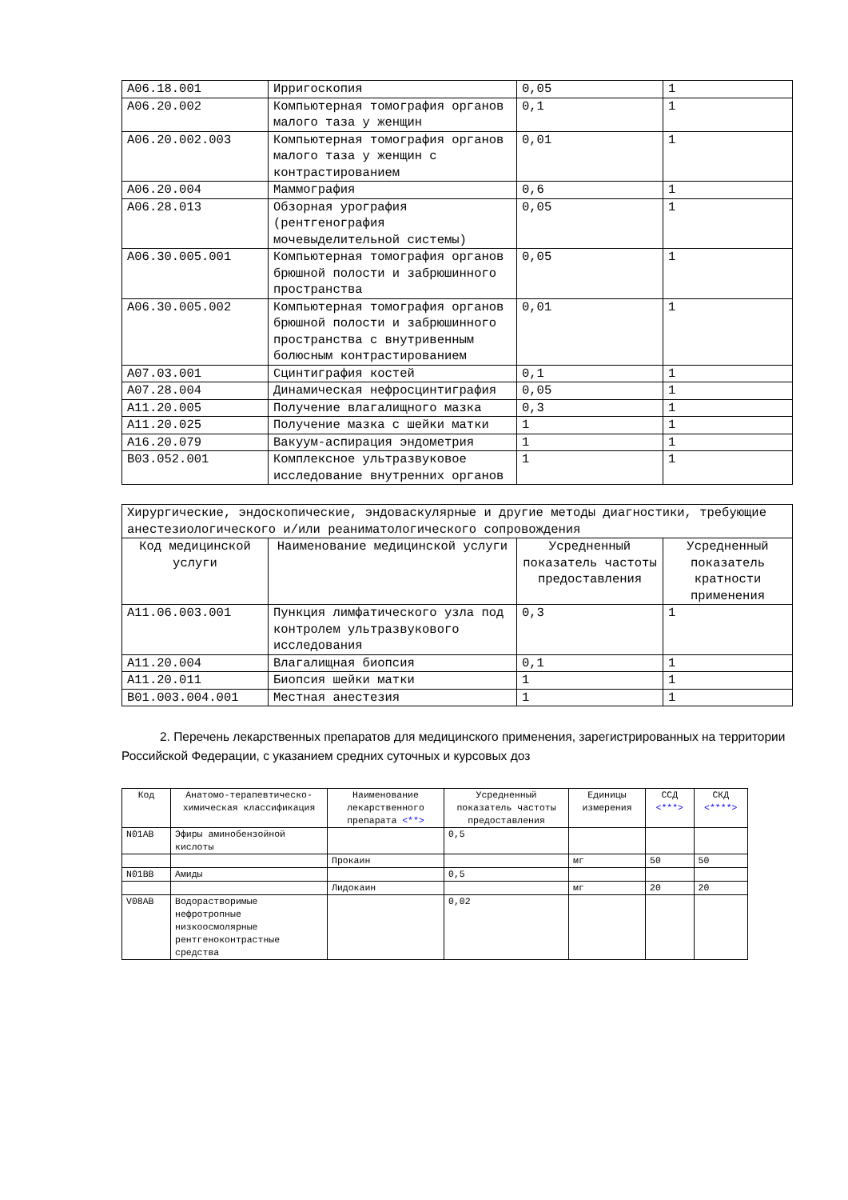| A06.18.001 | Ирригоскопия | 0,05 | 1 |
| A06.20.002 | Компьютерная томография органов малого таза у женщин | 0,1 | 1 |
| A06.20.002.003 | Компьютерная томография органов малого таза у женщин с контрастированием | 0,01 | 1 |
| A06.20.004 | Маммография | 0,6 | 1 |
| A06.28.013 | Обзорная урография (рентгенография мочевыделительной системы) | 0,05 | 1 |
| A06.30.005.001 | Компьютерная томография органов брюшной полости и забрюшинного пространства | 0,05 | 1 |
| A06.30.005.002 | Компьютерная томография органов брюшной полости и забрюшинного пространства с внутривенным болюсным контрастированием | 0,01 | 1 |
| A07.03.001 | Сцинтиграфия костей | 0,1 | 1 |
| A07.28.004 | Динамическая нефросцинтиграфия | 0,05 | 1 |
| A11.20.005 | Получение влагалищного мазка | 0,3 | 1 |
| A11.20.025 | Получение мазка с шейки матки | 1 | 1 |
| A16.20.079 | Вакуум-аспирация эндометрия | 1 | 1 |
| B03.052.001 | Комплексное ультразвуковое исследование внутренних органов | 1 | 1 |
| Хирургические, эндоскопические, эндоваскулярные и другие методы диагностики, требующие анестезиологического и/или реаниматологического сопровождения | | | |
| Код медицинской услуги | Наименование медицинской услуги | Усредненный показатель частоты предоставления | Усредненный показатель кратности применения |
| A11.06.003.001 | Пункция лимфатического узла под контролем ультразвукового исследования | 0,3 | 1 |
| A11.20.004 | Влагалищная биопсия | 0,1 | 1 |
| A11.20.011 | Биопсия шейки матки | 1 | 1 |
| B01.003.004.001 | Местная анестезия | 1 | 1 |
2. Перечень лекарственных препаратов для медицинского применения, зарегистрированных на территории Российской Федерации, с указанием средних суточных и курсовых доз
| Код | Анатомо-терапевтическо-химическая классификация | Наименование лекарственного препарата <**> | Усредненный показатель частоты предоставления | Единицы измерения | ССД <***> | СКД <****> |
| --- | --- | --- | --- | --- | --- | --- |
| N01AB | Эфиры аминобензойной кислоты | | 0,5 | | | |
| | | Прокаин | | мг | 50 | 50 |
| N01BB | Амиды | | 0,5 | | | |
| | | Лидокаин | | мг | 20 | 20 |
| V08AB | Водорастворимые нефротропные низкоосмолярные рентгеноконтрастные средства | | 0,02 | | | |